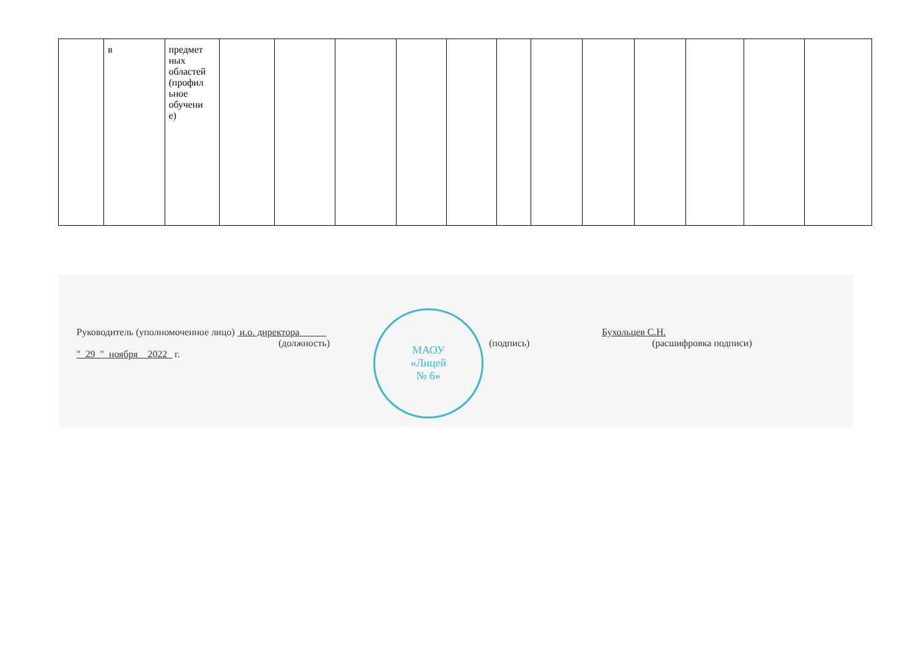| | в | предмет ных областей (профил ьное обучени е) | | | | | | | | | | | | |
Руководитель (уполномоченное лицо) и.о. директора Бухольцев С.Н.
(должность) (подпись) (расшифровка подписи)
"_29_" ноября__2022_ г.
МАОУ
«Лицей
№ 6»